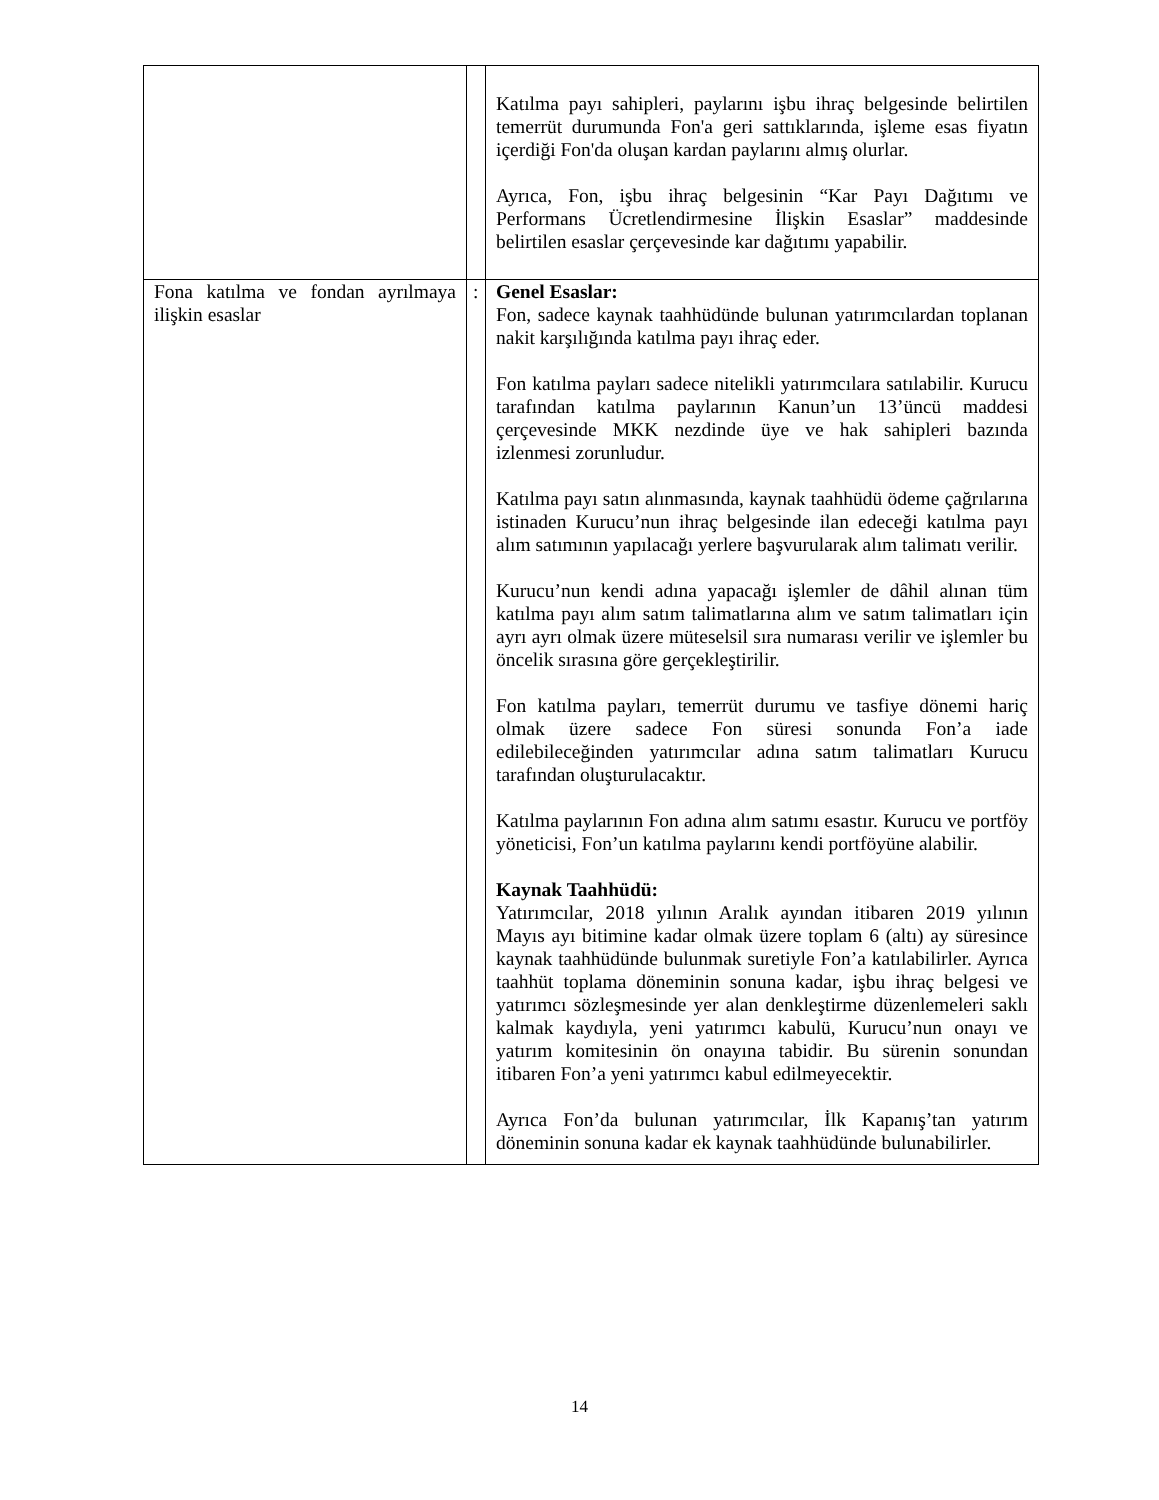| | | Katılma payı sahipleri, paylarını işbu ihraç belgesinde belirtilen temerrüt durumunda Fon'a geri sattıklarında, işleme esas fiyatın içerdiği Fon'da oluşan kardan paylarını almış olurlar. Ayrıca, Fon, işbu ihraç belgesinin “Kar Payı Dağıtımı ve Performans Ücretlendirmesine İlişkin Esaslar” maddesinde belirtilen esaslar çerçevesinde kar dağıtımı yapabilir. |
| Fona katılma ve fondan ayrılmaya ilişkin esaslar | : | Genel Esaslar: Fon, sadece kaynak taahhüdünde bulunan yatırımcılardan toplanan nakit karşılığında katılma payı ihraç eder. Fon katılma payları sadece nitelikli yatırımcılara satılabilir. Kurucu tarafından katılma paylarının Kanun’un 13’üncü maddesi çerçevesinde MKK nezdinde üye ve hak sahipleri bazında izlenmesi zorunludur. Katılma payı satın alınmasında, kaynak taahhüdü ödeme çağrılarına istinaden Kurucu’nun ihraç belgesinde ilan edeceği katılma payı alım satımının yapılacağı yerlere başvurularak alım talimatı verilir. Kurucu’nun kendi adına yapacağı işlemler de dâhil alınan tüm katılma payı alım satım talimatlarına alım ve satım talimatları için ayrı ayrı olmak üzere müteselsil sıra numarası verilir ve işlemler bu öncelik sırasına göre gerçekleştirilir. Fon katılma payları, temerrüt durumu ve tasfiye dönemi hariç olmak üzere sadece Fon süresi sonunda Fon’a iade edilebileceğinden yatırımcılar adına satım talimatları Kurucu tarafından oluşturulacaktır. Katılma paylarının Fon adına alım satımı esastır. Kurucu ve portföy yöneticisi, Fon’un katılma paylarını kendi portföyüne alabilir. Kaynak Taahhüdü: Yatırımcılar, 2018 yılının Aralık ayından itibaren 2019 yılının Mayıs ayı bitimine kadar olmak üzere toplam 6 (altı) ay süresince kaynak taahhüdünde bulunmak suretiyle Fon’a katılabilirler. Ayrıca taahhüt toplama döneminin sonuna kadar, işbu ihraç belgesi ve yatırımcı sözleşmesinde yer alan denkleştirme düzenlemeleri saklı kalmak kaydıyla, yeni yatırımcı kabulü, Kurucu’nun onayı ve yatırım komitesinin ön onayına tabidir. Bu sürenin sonundan itibaren Fon’a yeni yatırımcı kabul edilmeyecektir. Ayrıca Fon’da bulunan yatırımcılar, İlk Kapanış’tan yatırım döneminin sonuna kadar ek kaynak taahhüdünde bulunabilirler. |
14